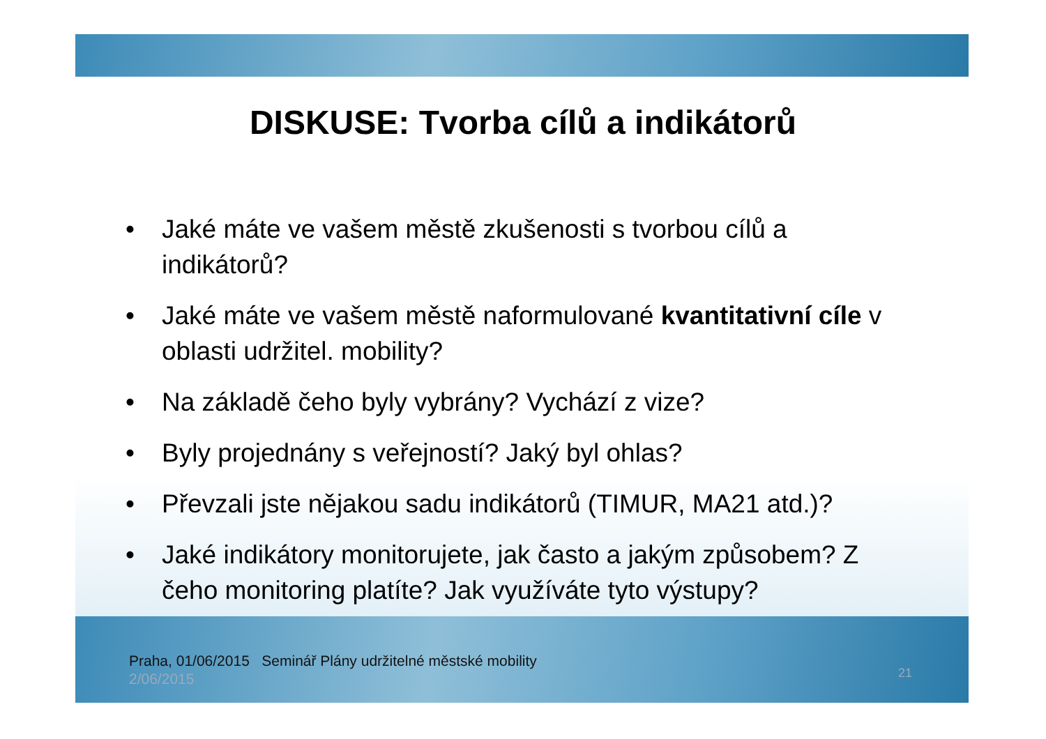DISKUSE: Tvorba cílů a indikátorů
• Jaké máte ve vašem městě zkušenosti s tvorbou cílů a indikátorů?
• Jaké máte ve vašem městě naformulované kvantitativní cíle v oblasti udržitel. mobility?
• Na základě čeho byly vybrány? Vychází z vize?
• Byly projednány s veřejností? Jaký byl ohlas?
• Převzali jste nějakou sadu indikátorů (TIMUR, MA21 atd.)?
• Jaké indikátory monitorujete, jak často a jakým způsobem? Z čeho monitoring platíte? Jak využíváte tyto výstupy?
Praha, 01/06/2015 Seminář Plány udržitelné městské mobility 2/06/2015
21